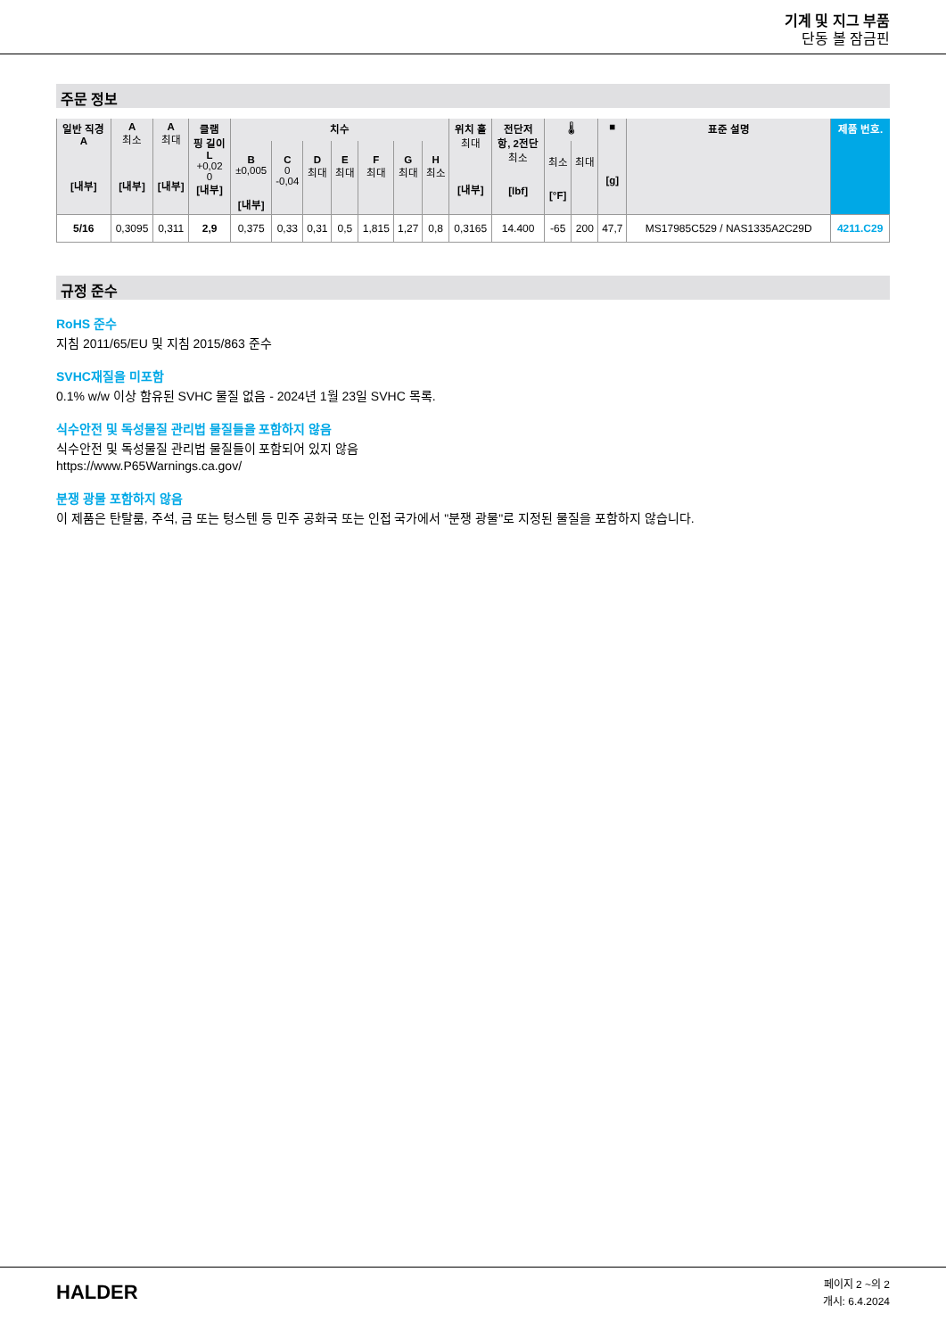기계 및 지그 부품
단동 볼 잠금핀
주문 정보
| 일반 직경 A [내부] | A 최소 [내부] | A 최대 [내부] | 클램 핑 길이 L +0,02 0 [내부] | 치수 | | | | | | | 위치 홀 최대 [내부] | 전단저 항, 2전단 최소 [lbf] | 🌡 | | ■ [g] | 표준 설명 | 제품 번호. |
| --- | --- | --- | --- | --- | --- | --- | --- | --- | --- | --- | --- | --- | --- | --- | --- | --- | --- |
| | | | | B ±0,005 [내부] | C 0 -0,04 | D 최대 | E 최대 | F 최대 | G 최대 | H 최소 | | | 최소 [°F] | 최대 | | | |
| 5/16 | 0,3095 | 0,311 | 2,9 | 0,375 | 0,33 | 0,31 | 0,5 | 1,815 | 1,27 | 0,8 | 0,3165 | 14.400 | -65 | 200 | 47,7 | MS17985C529 / NAS1335A2C29D | 4211.C29 |
규정 준수
RoHS 준수
지침 2011/65/EU 및 지침 2015/863 준수
SVHC재질을 미포함
0.1% w/w 이상 함유된 SVHC 물질 없음 - 2024년 1월 23일 SVHC 목록.
식수안전 및 독성물질 관리법 물질들을 포함하지 않음
식수안전 및 독성물질 관리법 물질들이 포함되어 있지 않음
https://www.P65Warnings.ca.gov/
분쟁 광물 포함하지 않음
이 제품은 탄탈룸, 주석, 금 또는 텅스텐 등 민주 공화국 또는 인접 국가에서 "분쟁 광물"로 지정된 물질을 포함하지 않습니다.
HALDER
페이지 2 ~의 2
개시: 6.4.2024